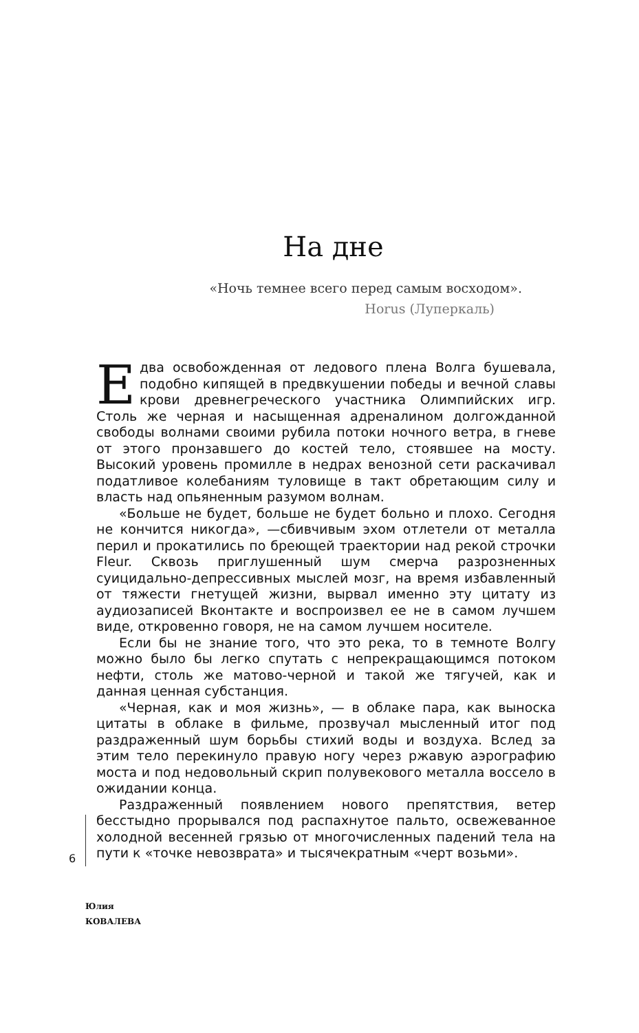На дне
«Ночь темнее всего перед самым восходом».
Horus (Луперкаль)
Едва освобожденная от ледового плена Волга бушевала, подобно кипящей в предвкушении победы и вечной славы крови древнегреческого участника Олимпийских игр. Столь же черная и насыщенная адреналином долгожданной свободы волнами своими рубила потоки ночного ветра, в гневе от этого пронзавшего до костей тело, стоявшее на мосту. Высокий уровень промилле в недрах венозной сети раскачивал податливое колебаниям туловище в такт обретающим силу и власть над опьяненным разумом волнам.
«Больше не будет, больше не будет больно и плохо. Сегодня не кончится никогда», —сбивчивым эхом отлетели от металла перил и прокатились по бреющей траектории над рекой строчки Fleur. Сквозь приглушенный шум смерча разрозненных суицидально-депрессивных мыслей мозг, на время избавленный от тяжести гнетущей жизни, вырвал именно эту цитату из аудиозаписей Вконтакте и воспроизвел ее не в самом лучшем виде, откровенно говоря, не на самом лучшем носителе.
Если бы не знание того, что это река, то в темноте Волгу можно было бы легко спутать с непрекращающимся потоком нефти, столь же матово-черной и такой же тягучей, как и данная ценная субстанция.
«Черная, как и моя жизнь», — в облаке пара, как выноска цитаты в облаке в фильме, прозвучал мысленный итог под раздраженный шум борьбы стихий воды и воздуха. Вслед за этим тело перекинуло правую ногу через ржавую аэрографию моста и под недовольный скрип полувекового металла воссело в ожидании конца.
Раздраженный появлением нового препятствия, ветер бесстыдно прорывался под распахнутое пальто, освежеванное холодной весенней грязью от многочисленных падений тела на пути к «точке невозврата» и тысячекратным «черт возьми».
6
Юлия
КОВАЛЕВА